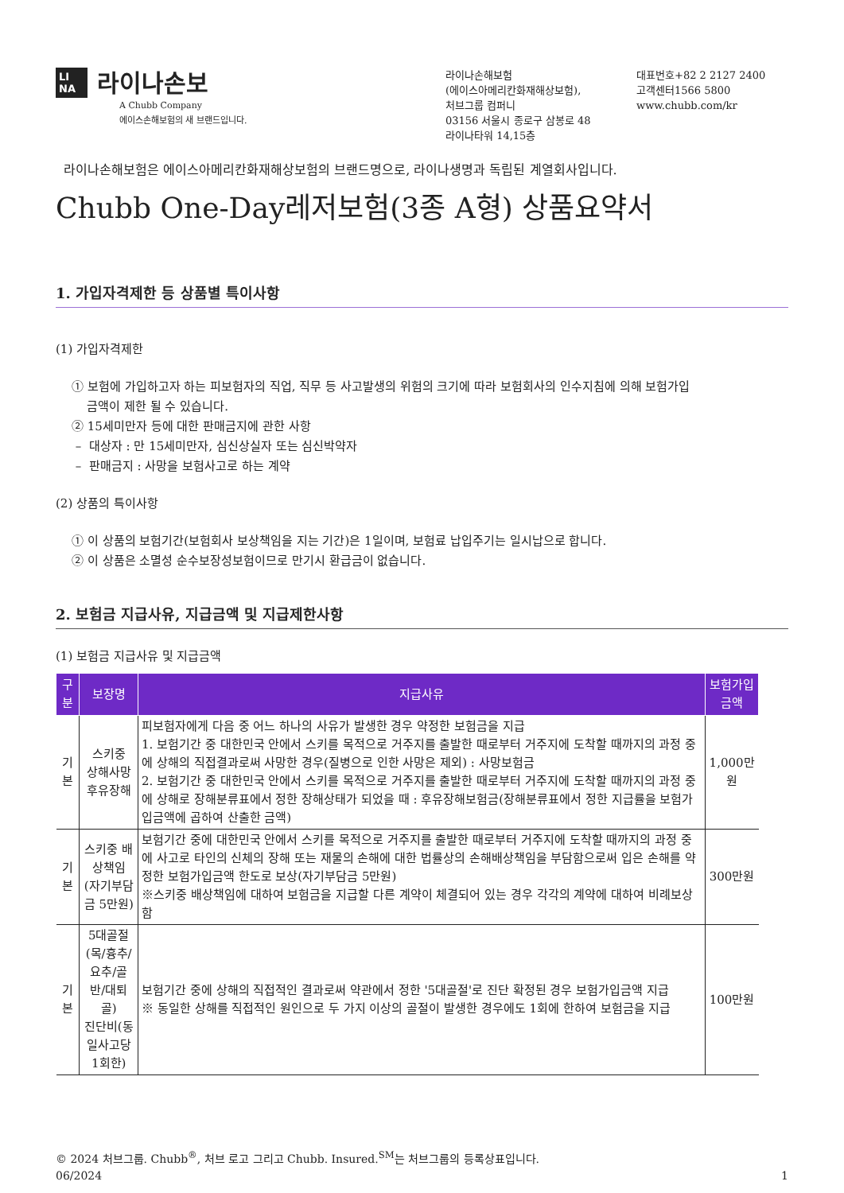LI
NA 라이나손보
A Chubb Company
에이스손해보험의 새 브랜드입니다.
라이나손해보험
(에이스아메리칸화재해상보험),
처브그룹 컴퍼니
03156 서울시 종로구 삼봉로 48
라이나타워 14,15층
대표번호+82 2 2127 2400
고객센터1566 5800
www.chubb.com/kr
라이나손해보험은 에이스아메리칸화재해상보험의 브랜드명으로, 라이나생명과 독립된 계열회사입니다.
Chubb One-Day레저보험(3종 A형) 상품요약서
1. 가입자격제한 등 상품별 특이사항
(1) 가입자격제한
① 보험에 가입하고자 하는 피보험자의 직업, 직무 등 사고발생의 위험의 크기에 따라 보험회사의 인수지침에 의해 보험가입
금액이 제한 될 수 있습니다.
② 15세미만자 등에 대한 판매금지에 관한 사항
– 대상자 : 만 15세미만자, 심신상실자 또는 심신박약자
– 판매금지 : 사망을 보험사고로 하는 계약
(2) 상품의 특이사항
① 이 상품의 보험기간(보험회사 보상책임을 지는 기간)은 1일이며, 보험료 납입주기는 일시납으로 합니다.
② 이 상품은 소멸성 순수보장성보험이므로 만기시 환급금이 없습니다.
2. 보험금 지급사유, 지급금액 및 지급제한사항
(1) 보험금 지급사유 및 지급금액
| 구 분 | 보장명 | 지급사유 | 보험가입금액 |
| --- | --- | --- | --- |
| 기본 | 스키중 상해사망후유장해 | 피보험자에게 다음 중 어느 하나의 사유가 발생한 경우 약정한 보험금을 지급 1. 보험기간 중 대한민국 안에서 스키를 목적으로 거주지를 출발한 때로부터 거주지에 도착할 때까지의 과정 중에 상해의 직접결과로써 사망한 경우(질병으로 인한 사망은 제외) : 사망보험금 2. 보험기간 중 대한민국 안에서 스키를 목적으로 거주지를 출발한 때로부터 거주지에 도착할 때까지의 과정 중에 상해로 장해분류표에서 정한 장해상태가 되었을 때 : 후유장해보험금(장해분류표에서 정한 지급률을 보험가입금액에 곱하여 산출한 금액) | 1,000만원 |
| 기본 | 스키중 배상책임 (자기부담금 5만원) | 보험기간 중에 대한민국 안에서 스키를 목적으로 거주지를 출발한 때로부터 거주지에 도착할 때까지의 과정 중에 사고로 타인의 신체의 장해 또는 재물의 손해에 대한 법률상의 손해배상책임을 부담함으로써 입은 손해를 약정한 보험가입금액 한도로 보상(자기부담금 5만원) ※스키중 배상책임에 대하여 보험금을 지급할 다른 계약이 체결되어 있는 경우 각각의 계약에 대하여 비례보상함 | 300만원 |
| 기본 | 5대골절(목/흉추/ 요추/골반/대퇴골) 진단비(동일사고당 1회한) | 보험기간 중에 상해의 직접적인 결과로써 약관에서 정한 '5대골절'로 진단 확정된 경우 보험가입금액 지급 ※ 동일한 상해를 직접적인 원인으로 두 가지 이상의 골절이 발생한 경우에도 1회에 한하여 보험금을 지급 | 100만원 |
© 2024 처브그룹. Chubb<sup>®</sup>, 처브 로고 그리고 Chubb. Insured.<sup>SM</sup>는 처브그룹의 등록상표입니다.
06/2024 1